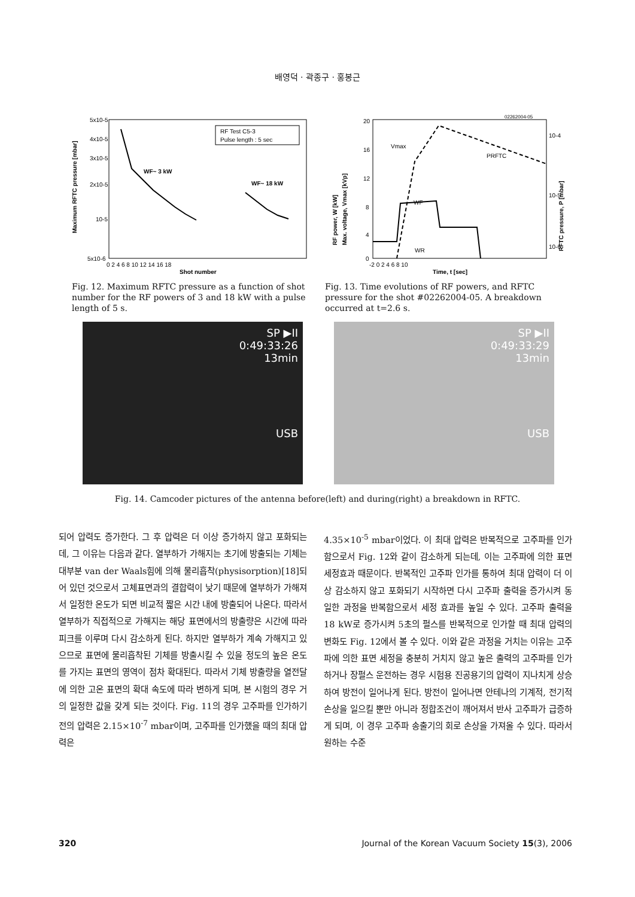배영덕 · 곽종구 · 홍봉근
5x10-5
4x10-5
3x10-5
2x10-5
10-5
5x10-6
Maximum RFTC pressure [mbar]
RF Test C5-3
Pulse length : 5 sec
WF~ 3 kW
WF~ 18 kW
0 2 4 6 8 10 12 14 16 18
Shot number
Fig. 12. Maximum RFTC pressure as a function of shot number for the RF powers of 3 and 18 kW with a pulse length of 5 s.
02262004-05
20
16
12
8
4
0
Vmax
PRFTC
WF
WR
10-4
10-5
10-6
RF power, W [kW]
Max. voltage, Vmax [kVp]
RFTC pressure, P [mbar]
-2 0 2 4 6 8 10
Time, t [sec]
Fig. 13. Time evolutions of RF powers, and RFTC pressure for the shot #02262004-05. A breakdown occurred at t=2.6 s.
SP ▶II
0:49:33:26
13min
USB
SP ▶II
0:49:33:29
13min
USB
Fig. 14. Camcoder pictures of the antenna before(left) and during(right) a breakdown in RFTC.
되어 압력도 증가한다. 그 후 압력은 더 이상 증가하지 않고 포화되는데, 그 이유는 다음과 같다. 열부하가 가해지는 초기에 방출되는 기체는 대부분 van der Waals힘에 의해 물리흡착(physis­orption)[18]되어 있던 것으로서 고체표면과의 결합력이 낮기 때문에 열부하가 가해져서 일정한 온도가 되면 비교적 짧은 시간 내에 방출되어 나온다. 따라서 열부하가 직접적으로 가해지는 해당 표면에서의 방출량은 시간에 따라 피크를 이루며 다시 감소하게 된다. 하지만 열부하가 계속 가해지고 있으므로 표면에 물리흡착된 기체를 방출시킬 수 있을 정도의 높은 온도를 가지는 표면의 영역이 점차 확대된다. 따라서 기체 방출량을 열전달에 의한 고온 표면의 확대 속도에 따라 변하게 되며, 본 시험의 경우 거의 일정한 값을 갖게 되는 것이다. Fig. 11의 경우 고주파를 인가하기 전의 압력은 2.15×10<sup>-7</sup> mbar이며, 고주파를 인가했을 때의 최대 압력은
4.35×10<sup>-5</sup> mbar이었다. 이 최대 압력은 반복적으로 고주파를 인가함으로서 Fig. 12와 같이 감소하게 되는데, 이는 고주파에 의한 표면 세정효과 때문이다. 반복적인 고주파 인가를 통하여 최대 압력이 더 이상 감소하지 않고 포화되기 시작하면 다시 고주파 출력을 증가시켜 동일한 과정을 반복함으로서 세정 효과를 높일 수 있다. 고주파 출력을 18 kW로 증가시켜 5초의 펄스를 반복적으로 인가할 때 최대 압력의 변화도 Fig. 12에서 볼 수 있다. 이와 같은 과정을 거치는 이유는 고주파에 의한 표면 세정을 충분히 거치지 않고 높은 출력의 고주파를 인가하거나 장펄스 운전하는 경우 시험용 진공용기의 압력이 지나치게 상승하여 방전이 일어나게 된다. 방전이 일어나면 안테나의 기계적, 전기적 손상을 일으킬 뿐만 아니라 정합조건이 깨어져서 반사 고주파가 급증하게 되며, 이 경우 고주파 송출기의 회로 손상을 가져올 수 있다. 따라서 원하는 수준
320 Journal of the Korean Vacuum Society 15(3), 2006